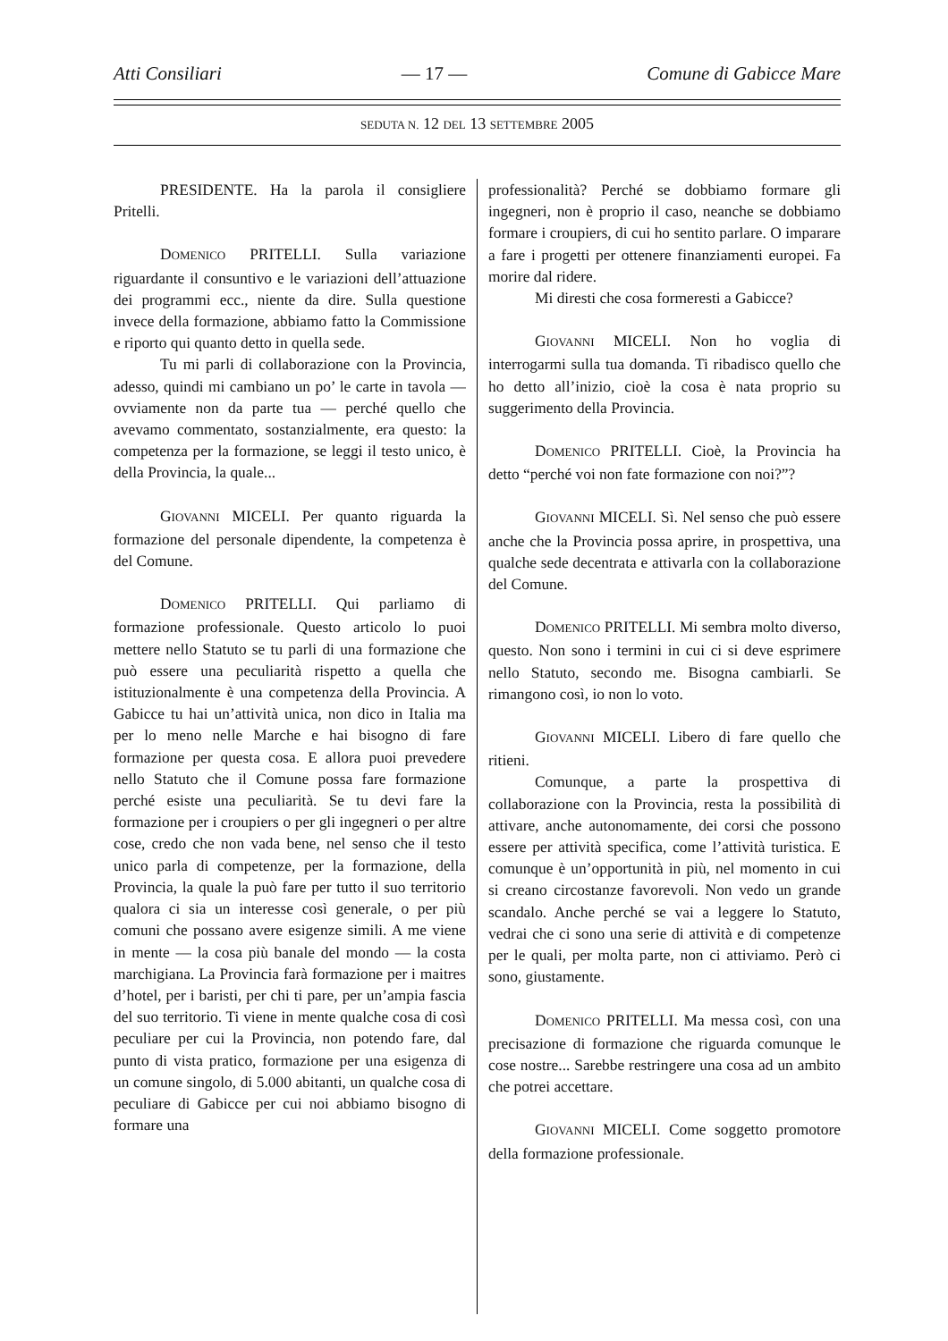Atti Consiliari — 17 — Comune di Gabicce Mare
SEDUTA N. 12 DEL 13 SETTEMBRE 2005
PRESIDENTE. Ha la parola il consigliere Pritelli.
DOMENICO PRITELLI. Sulla variazione riguardante il consuntivo e le variazioni dell’attuazione dei programmi ecc., niente da dire. Sulla questione invece della formazione, abbiamo fatto la Commissione e riporto qui quanto detto in quella sede.
Tu mi parli di collaborazione con la Provincia, adesso, quindi mi cambiano un po’ le carte in tavola — ovviamente non da parte tua — perché quello che avevamo commentato, sostanzialmente, era questo: la competenza per la formazione, se leggi il testo unico, è della Provincia, la quale...
GIOVANNI MICELI. Per quanto riguarda la formazione del personale dipendente, la competenza è del Comune.
DOMENICO PRITELLI. Qui parliamo di formazione professionale. Questo articolo lo puoi mettere nello Statuto se tu parli di una formazione che può essere una peculiarità rispetto a quella che istituzionalmente è una competenza della Provincia. A Gabicce tu hai un’attività unica, non dico in Italia ma per lo meno nelle Marche e hai bisogno di fare formazione per questa cosa. E allora puoi prevedere nello Statuto che il Comune possa fare formazione perché esiste una peculiarità. Se tu devi fare la formazione per i croupiers o per gli ingegneri o per altre cose, credo che non vada bene, nel senso che il testo unico parla di competenze, per la formazione, della Provincia, la quale la può fare per tutto il suo territorio qualora ci sia un interesse così generale, o per più comuni che possano avere esigenze simili. A me viene in mente — la cosa più banale del mondo — la costa marchigiana. La Provincia farà formazione per i maitres d’hotel, per i baristi, per chi ti pare, per un’ampia fascia del suo territorio. Ti viene in mente qualche cosa di così peculiare per cui la Provincia, non potendo fare, dal punto di vista pratico, formazione per una esigenza di un comune singolo, di 5.000 abitanti, un qualche cosa di peculiare di Gabicce per cui noi abbiamo bisogno di formare una
professionalità? Perché se dobbiamo formare gli ingegneri, non è proprio il caso, neanche se dobbiamo formare i croupiers, di cui ho sentito parlare. O imparare a fare i progetti per ottenere finanziamenti europei. Fa morire dal ridere.
Mi diresti che cosa formeresti a Gabicce?
GIOVANNI MICELI. Non ho voglia di interrogarmi sulla tua domanda. Ti ribadisco quello che ho detto all’inizio, cioè la cosa è nata proprio su suggerimento della Provincia.
DOMENICO PRITELLI. Cioè, la Provincia ha detto “perché voi non fate formazione con noi?”?
GIOVANNI MICELI. Sì. Nel senso che può essere anche che la Provincia possa aprire, in prospettiva, una qualche sede decentrata e attivarla con la collaborazione del Comune.
DOMENICO PRITELLI. Mi sembra molto diverso, questo. Non sono i termini in cui ci si deve esprimere nello Statuto, secondo me. Bisogna cambiarli. Se rimangono così, io non lo voto.
GIOVANNI MICELI. Libero di fare quello che ritieni.
Comunque, a parte la prospettiva di collaborazione con la Provincia, resta la possibilità di attivare, anche autonomamente, dei corsi che possono essere per attività specifica, come l’attività turistica. E comunque è un’opportunità in più, nel momento in cui si creano circostanze favorevoli. Non vedo un grande scandalo. Anche perché se vai a leggere lo Statuto, vedrai che ci sono una serie di attività e di competenze per le quali, per molta parte, non ci attiviamo. Però ci sono, giustamente.
DOMENICO PRITELLI. Ma messa così, con una precisazione di formazione che riguarda comunque le cose nostre... Sarebbe restringere una cosa ad un ambito che potrei accettare.
GIOVANNI MICELI. Come soggetto promotore della formazione professionale.